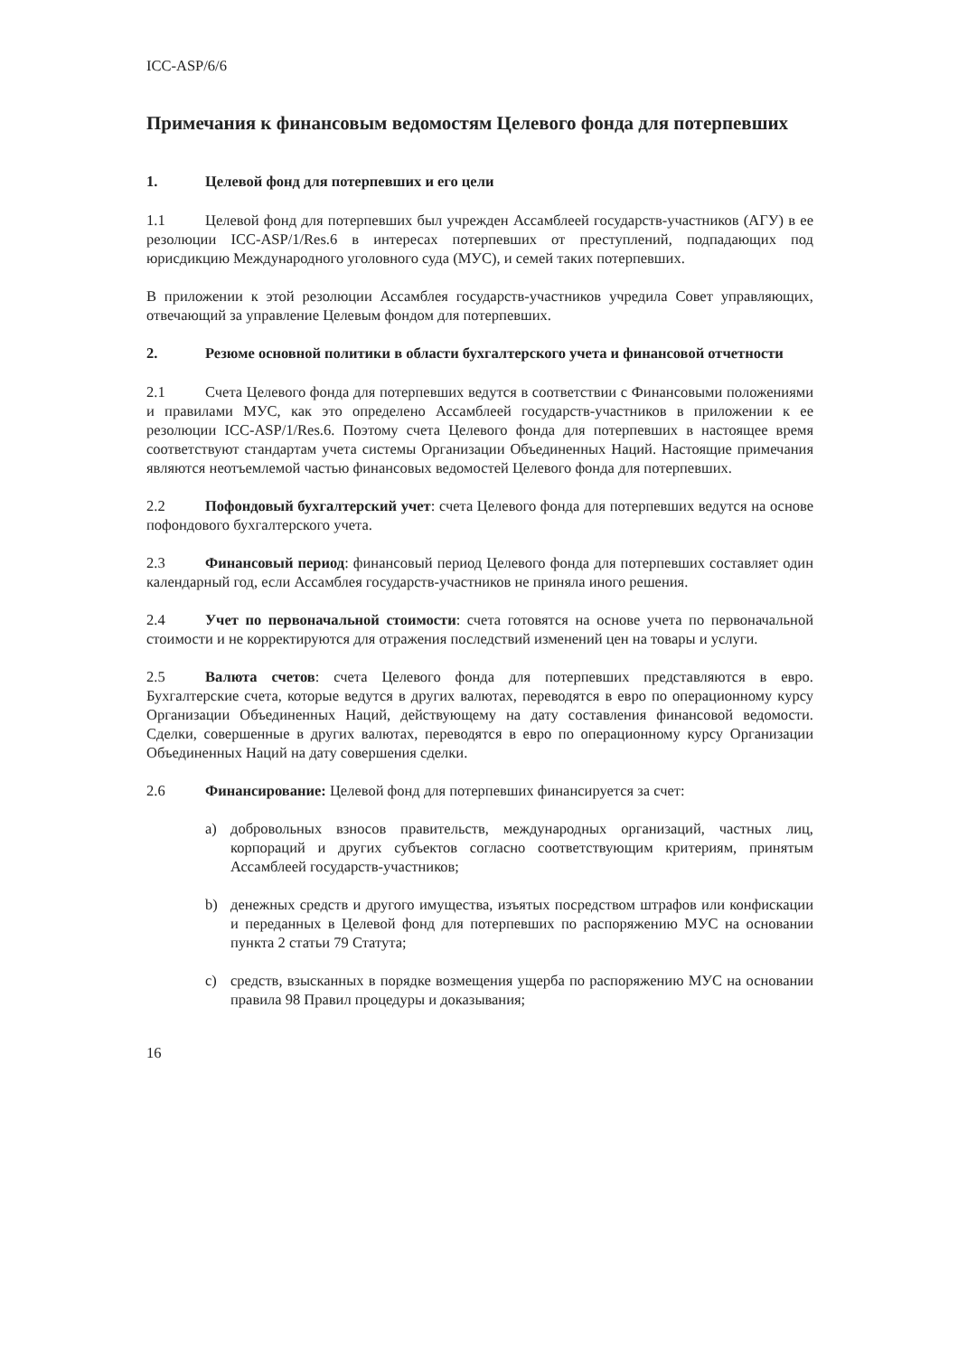ICC-ASP/6/6
Примечания к финансовым ведомостям Целевого фонда для потерпевших
1. Целевой фонд для потерпевших и его цели
1.1 Целевой фонд для потерпевших был учрежден Ассамблеей государств-участников (АГУ) в ее резолюции ICC-ASP/1/Res.6 в интересах потерпевших от преступлений, подпадающих под юрисдикцию Международного уголовного суда (МУС), и семей таких потерпевших.
В приложении к этой резолюции Ассамблея государств-участников учредила Совет управляющих, отвечающий за управление Целевым фондом для потерпевших.
2. Резюме основной политики в области бухгалтерского учета и финансовой отчетности
2.1 Счета Целевого фонда для потерпевших ведутся в соответствии с Финансовыми положениями и правилами МУС, как это определено Ассамблеей государств-участников в приложении к ее резолюции ICC-ASP/1/Res.6. Поэтому счета Целевого фонда для потерпевших в настоящее время соответствуют стандартам учета системы Организации Объединенных Наций. Настоящие примечания являются неотъемлемой частью финансовых ведомостей Целевого фонда для потерпевших.
2.2 Пофондовый бухгалтерский учет: счета Целевого фонда для потерпевших ведутся на основе пофондового бухгалтерского учета.
2.3 Финансовый период: финансовый период Целевого фонда для потерпевших составляет один календарный год, если Ассамблея государств-участников не приняла иного решения.
2.4 Учет по первоначальной стоимости: счета готовятся на основе учета по первоначальной стоимости и не корректируются для отражения последствий изменений цен на товары и услуги.
2.5 Валюта счетов: счета Целевого фонда для потерпевших представляются в евро. Бухгалтерские счета, которые ведутся в других валютах, переводятся в евро по операционному курсу Организации Объединенных Наций, действующему на дату составления финансовой ведомости. Сделки, совершенные в других валютах, переводятся в евро по операционному курсу Организации Объединенных Наций на дату совершения сделки.
2.6 Финансирование: Целевой фонд для потерпевших финансируется за счет:
a) добровольных взносов правительств, международных организаций, частных лиц, корпораций и других субъектов согласно соответствующим критериям, принятым Ассамблеей государств-участников;
b) денежных средств и другого имущества, изъятых посредством штрафов или конфискации и переданных в Целевой фонд для потерпевших по распоряжению МУС на основании пункта 2 статьи 79 Статута;
c) средств, взысканных в порядке возмещения ущерба по распоряжению МУС на основании правила 98 Правил процедуры и доказывания;
16